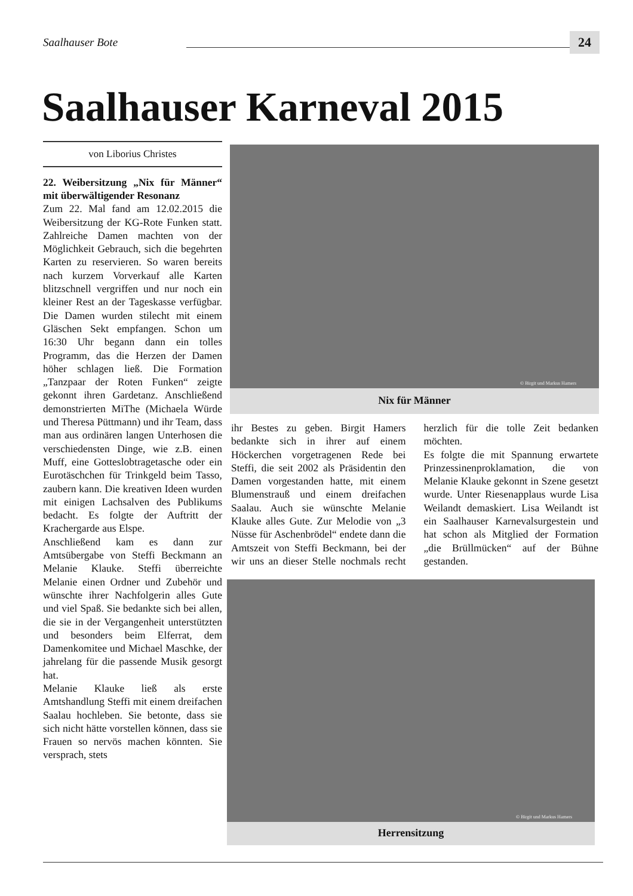Saalhauser Bote
24
Saalhauser Karneval 2015
von Liborius Christes
22. Weibersitzung „Nix für Männer“ mit überwältigender Resonanz
Zum 22. Mal fand am 12.02.2015 die Weibersitzung der KG-Rote Funken statt. Zahlreiche Damen machten von der Möglichkeit Gebrauch, sich die begehrten Karten zu reservieren. So waren bereits nach kurzem Vorverkauf alle Karten blitzschnell vergriffen und nur noch ein kleiner Rest an der Tageskasse verfügbar. Die Damen wurden stilecht mit einem Gläschen Sekt empfangen. Schon um 16:30 Uhr begann dann ein tolles Programm, das die Herzen der Damen höher schlagen ließ. Die Formation „Tanzpaar der Roten Funken“ zeigte gekonnt ihren Gardetanz. Anschließend demonstrierten MiThe (Michaela Würde und Theresa Püttmann) und ihr Team, dass man aus ordinären langen Unterhosen die verschiedensten Dinge, wie z.B. einen Muff, eine Gotteslobtragetasche oder ein Eurotäschchen für Trinkgeld beim Tasso, zaubern kann. Die kreativen Ideen wurden mit einigen Lachsalven des Publikums bedacht. Es folgte der Auftritt der Krachergarde aus Elspe.
Anschließend kam es dann zur Amtsübergabe von Steffi Beckmann an Melanie Klauke. Steffi überreichte Melanie einen Ordner und Zubehör und wünschte ihrer Nachfolgerin alles Gute und viel Spaß. Sie bedankte sich bei allen, die sie in der Vergangenheit unterstützten und besonders beim Elferrat, dem Damenkomitee und Michael Maschke, der jahrelang für die passende Musik gesorgt hat.
Melanie Klauke ließ als erste Amtshandlung Steffi mit einem dreifachen Saalau hochleben. Sie betonte, dass sie sich nicht hätte vorstellen können, dass sie Frauen so nervös machen könnten. Sie versprach, stets
© Birgit und Markus Hamers
Nix für Männer
ihr Bestes zu geben. Birgit Hamers bedankte sich in ihrer auf einem Höckerchen vorgetragenen Rede bei Steffi, die seit 2002 als Präsidentin den Damen vorgestanden hatte, mit einem Blumenstrauß und einem dreifachen Saalau. Auch sie wünschte Melanie Klauke alles Gute. Zur Melodie von „3 Nüsse für Aschenbrödel“ endete dann die Amtszeit von Steffi Beckmann, bei der wir uns an dieser Stelle nochmals recht herzlich für die tolle Zeit bedanken möchten.
Es folgte die mit Spannung erwartete Prinzessinenproklamation, die von Melanie Klauke gekonnt in Szene gesetzt wurde. Unter Riesenapplaus wurde Lisa Weilandt demaskiert. Lisa Weilandt ist ein Saalhauser Karnevalsurgestein und hat schon als Mitglied der Formation „die Brüllmücken“ auf der Bühne gestanden.
© Birgit und Markus Hamers
Herrensitzung